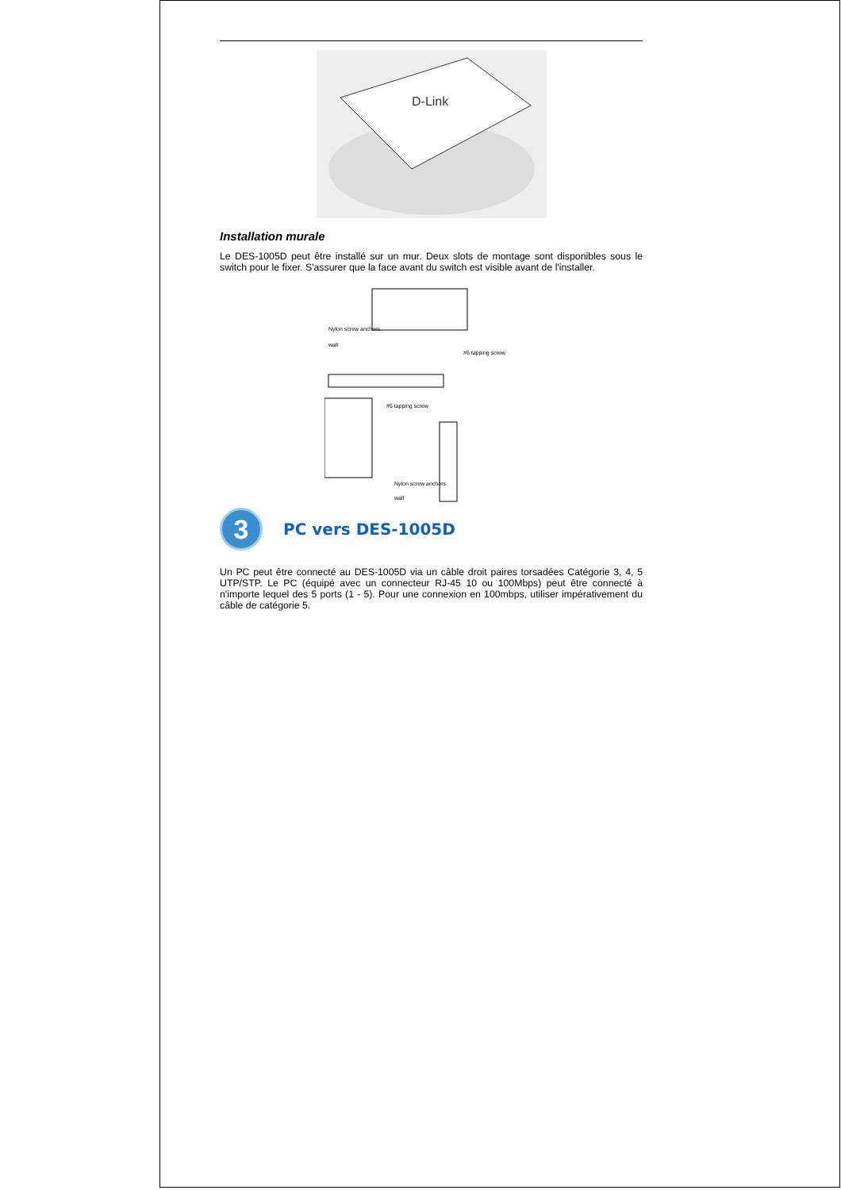D-Link
Installation murale
Le DES-1005D peut être installé sur un mur. Deux slots de montage sont disponibles sous le switch pour le fixer. S'assurer que la face avant du switch est visible avant de l'installer.
Nylon screw anchors
wall
#6 tapping screw
#6 tapping screw
Nylon screw anchors
wall
3
PC vers DES-1005D
Un PC peut être connecté au DES-1005D via un câble droit paires torsadées Catégorie 3, 4, 5 UTP/STP. Le PC (équipé avec un connecteur RJ-45 10 ou 100Mbps) peut être connecté à n'importe lequel des 5 ports (1 - 5). Pour une connexion en 100mbps, utiliser impérativement du câble de catégorie 5.